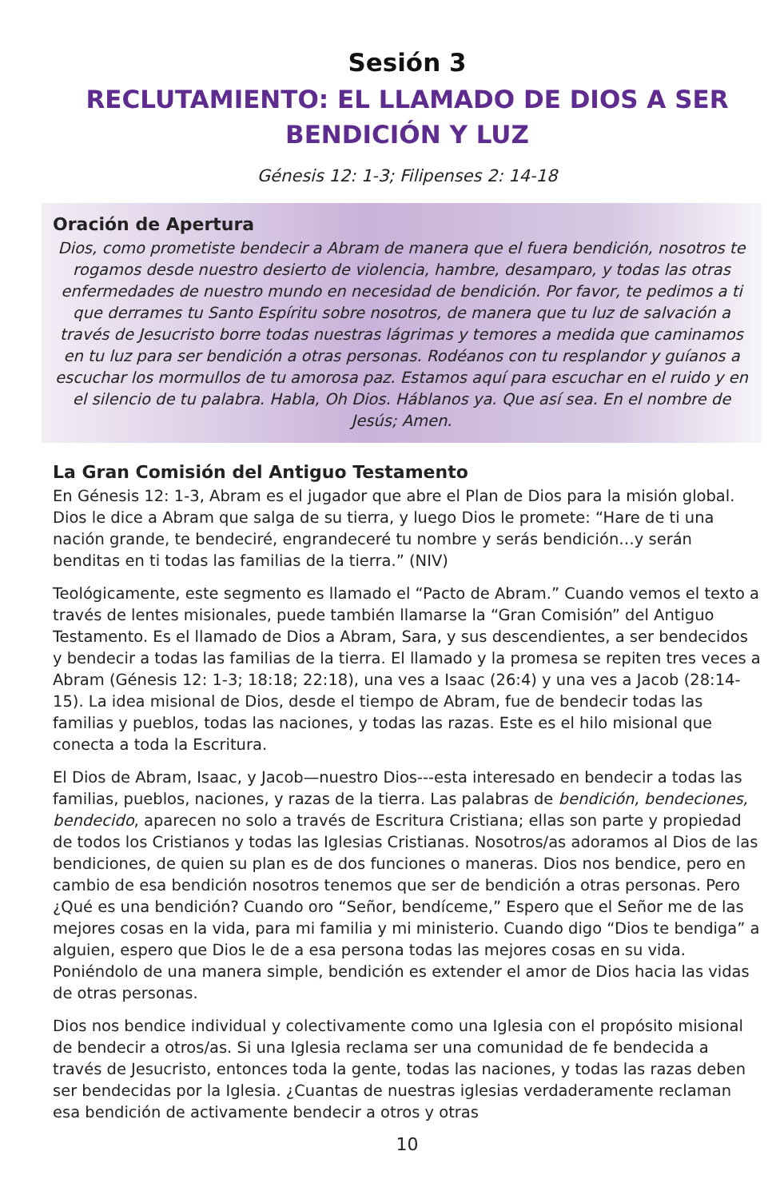Sesión 3
RECLUTAMIENTO: EL LLAMADO DE DIOS A SER
BENDICIÓN Y LUZ
Génesis 12: 1-3; Filipenses 2: 14-18
Oración de Apertura
Dios, como prometiste bendecir a Abram de manera que el fuera bendición, nosotros te rogamos desde nuestro desierto de violencia, hambre, desamparo, y todas las otras enfermedades de nuestro mundo en necesidad de bendición. Por favor, te pedimos a ti que derrames tu Santo Espíritu sobre nosotros, de manera que tu luz de salvación a través de Jesucristo borre todas nuestras lágrimas y temores a medida que caminamos en tu luz para ser bendición a otras personas. Rodéanos con tu resplandor y guíanos a escuchar los mormullos de tu amorosa paz. Estamos aquí para escuchar en el ruido y en el silencio de tu palabra. Habla, Oh Dios. Háblanos ya. Que así sea. En el nombre de Jesús; Amen.
La Gran Comisión del Antiguo Testamento
En Génesis 12: 1-3, Abram es el jugador que abre el Plan de Dios para la misión global. Dios le dice a Abram que salga de su tierra, y luego Dios le promete: “Hare de ti una nación grande, te bendeciré, engrandeceré tu nombre y serás bendición…y serán benditas en ti todas las familias de la tierra.” (NIV)
Teológicamente, este segmento es llamado el “Pacto de Abram.” Cuando vemos el texto a través de lentes misionales, puede también llamarse la “Gran Comisión” del Antiguo Testamento. Es el llamado de Dios a Abram, Sara, y sus descendientes, a ser bendecidos y bendecir a todas las familias de la tierra. El llamado y la promesa se repiten tres veces a Abram (Génesis 12: 1-3; 18:18; 22:18), una ves a Isaac (26:4) y una ves a Jacob (28:14-15). La idea misional de Dios, desde el tiempo de Abram, fue de bendecir todas las familias y pueblos, todas las naciones, y todas las razas. Este es el hilo misional que conecta a toda la Escritura.
El Dios de Abram, Isaac, y Jacob—nuestro Dios---esta interesado en bendecir a todas las familias, pueblos, naciones, y razas de la tierra. Las palabras de bendición, bendeciones, bendecido, aparecen no solo a través de Escritura Cristiana; ellas son parte y propiedad de todos los Cristianos y todas las Iglesias Cristianas. Nosotros/as adoramos al Dios de las bendiciones, de quien su plan es de dos funciones o maneras. Dios nos bendice, pero en cambio de esa bendición nosotros tenemos que ser de bendición a otras personas. Pero ¿Qué es una bendición? Cuando oro “Señor, bendíceme,” Espero que el Señor me de las mejores cosas en la vida, para mi familia y mi ministerio. Cuando digo “Dios te bendiga” a alguien, espero que Dios le de a esa persona todas las mejores cosas en su vida. Poniéndolo de una manera simple, bendición es extender el amor de Dios hacia las vidas de otras personas.
Dios nos bendice individual y colectivamente como una Iglesia con el propósito misional de bendecir a otros/as. Si una Iglesia reclama ser una comunidad de fe bendecida a través de Jesucristo, entonces toda la gente, todas las naciones, y todas las razas deben ser bendecidas por la Iglesia. ¿Cuantas de nuestras iglesias verdaderamente reclaman esa bendición de activamente bendecir a otros y otras
10